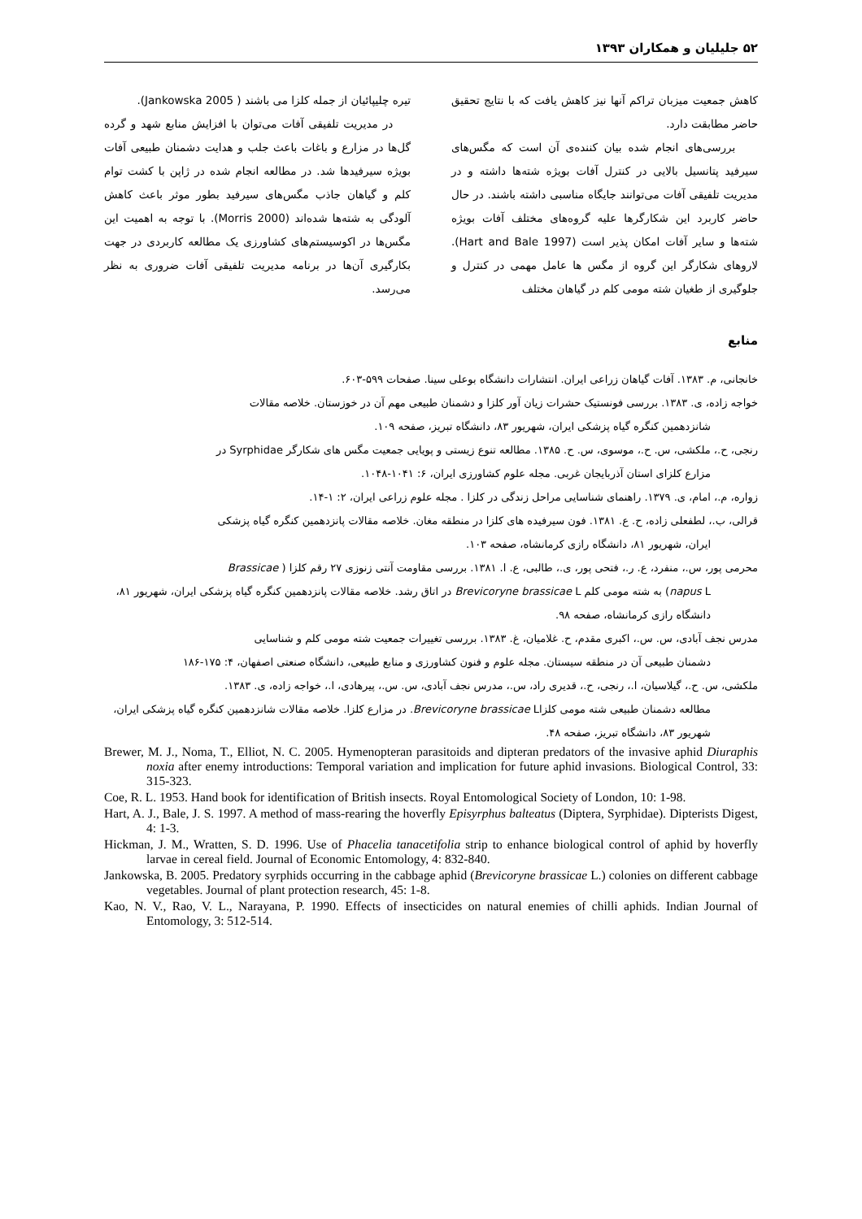۵۲ جلیلیان و همکاران ۱۳۹۳
کاهش جمعیت میزبان تراکم آنها نیز کاهش یافت که با نتایج تحقیق حاضر مطابقت دارد.
بررسی‌های انجام شده بیان کننده‌ی آن است که مگس‌های سیرفید پتانسیل بالایی در کنترل آفات بویژه شته‌ها داشته و در مدیریت تلفیقی آفات می‌توانند جایگاه مناسبی داشته باشند. در حال حاضر کاربرد این شکارگرها علیه گروه‌های مختلف آفات بویژه شته‌ها و سایر آفات امکان پذیر است (Hart and Bale 1997). لاروهای شکارگر این گروه از مگس ها عامل مهمی در کنترل و جلوگیری از طغیان شته مومی کلم در گیاهان مختلف
تیره چلیپائیان از جمله کلزا می باشند ( Jankowska 2005).
در مدیریت تلفیقی آفات می‌توان با افزایش منابع شهد و گرده گل‌ها در مزارع و باغات باعث جلب و هدایت دشمنان طبیعی آفات بویژه سیرفیدها شد. در مطالعه انجام شده در ژاپن با کشت توام کلم و گیاهان جاذب مگس‌های سیرفید بطور موثر باعث کاهش آلودگی به شته‌ها شده‌اند (Morris 2000). با توجه به اهمیت این مگس‌ها در اکوسیستم‌های کشاورزی یک مطالعه کاربردی در جهت بکارگیری آن‌ها در برنامه مدیریت تلفیقی آفات ضروری به نظر می‌رسد.
منابع
خانجانی، م. ۱۳۸۳. آفات گیاهان زراعی ایران. انتشارات دانشگاه بوعلی سینا. صفحات ۵۹۹-۶۰۳.
خواجه زاده، ی. ۱۳۸۳. بررسی فونستیک حشرات زیان آور کلزا و دشمنان طبیعی مهم آن در خوزستان. خلاصه مقالات
شانزدهمین کنگره گیاه پزشکی ایران، شهریور ۸۳، دانشگاه تبریز، صفحه ۱۰۹.
رنجی، ح.، ملکشی، س. ح.، موسوی، س. ح. ۱۳۸۵. مطالعه تنوع زیستی و پویایی جمعیت مگس های شکارگر Syrphidae در
مزارع کلزای استان آذربایجان غربی. مجله علوم کشاورزی ایران، ۶: ۱۰۴۱-۱۰۴۸.
زواره، م.، امام، ی. ۱۳۷۹. راهنمای شناسایی مراحل زندگی در کلزا . مجله علوم زراعی ایران، ۲: ۱-۱۴.
قرالی، ب.، لطفعلی زاده، ح. ع. ۱۳۸۱. فون سیرفیده های کلزا در منطقه مغان. خلاصه مقالات پانزدهمین کنگره گیاه پزشکی
ایران، شهریور ۸۱، دانشگاه رازی کرمانشاه، صفحه ۱۰۳.
محرمی پور، س.، منفرد، ع. ر.، فتحی پور، ی.، طالبی، ع. ا. ۱۳۸۱. بررسی مقاومت آنتی زنوزی ۲۷ رقم کلزا ( Brassicae
napus L) به شته مومی کلم Brevicoryne brassicae L در اتاق رشد. خلاصه مقالات پانزدهمین کنگره گیاه پزشکی ایران، شهریور ۸۱، دانشگاه رازی کرمانشاه، صفحه ۹۸.
مدرس نجف آبادی، س. س.، اکبری مقدم، ح. غلامیان، غ. ۱۳۸۳. بررسی تغییرات جمعیت شته مومی کلم و شناسایی
دشمنان طبیعی آن در منطقه سیستان. مجله علوم و فنون کشاورزی و منابع طبیعی، دانشگاه صنعتی اصفهان، ۴: ۱۷۵-۱۸۶
ملکشی، س. ح.، گیلاسیان، ا.، رنجی، ح.، قدیری راد، س.، مدرس نجف آبادی، س. س.، پیرهادی، ا.، خواجه زاده، ی. ۱۳۸۳.
مطالعه دشمنان طبیعی شته مومی کلزاBrevicoryne brassicae L. در مزارع کلزا. خلاصه مقالات شانزدهمین کنگره گیاه پزشکی ایران، شهریور ۸۳، دانشگاه تبریز، صفحه ۴۸.
Brewer, M. J., Noma, T., Elliot, N. C. 2005. Hymenopteran parasitoids and dipteran predators of the invasive aphid Diuraphis noxia after enemy introductions: Temporal variation and implication for future aphid invasions. Biological Control, 33: 315-323.
Coe, R. L. 1953. Hand book for identification of British insects. Royal Entomological Society of London, 10: 1-98.
Hart, A. J., Bale, J. S. 1997. A method of mass-rearing the hoverfly Episyrphus balteatus (Diptera, Syrphidae). Dipterists Digest, 4: 1-3.
Hickman, J. M., Wratten, S. D. 1996. Use of Phacelia tanacetifolia strip to enhance biological control of aphid by hoverfly larvae in cereal field. Journal of Economic Entomology, 4: 832-840.
Jankowska, B. 2005. Predatory syrphids occurring in the cabbage aphid (Brevicoryne brassicae L.) colonies on different cabbage vegetables. Journal of plant protection research, 45: 1-8.
Kao, N. V., Rao, V. L., Narayana, P. 1990. Effects of insecticides on natural enemies of chilli aphids. Indian Journal of Entomology, 3: 512-514.